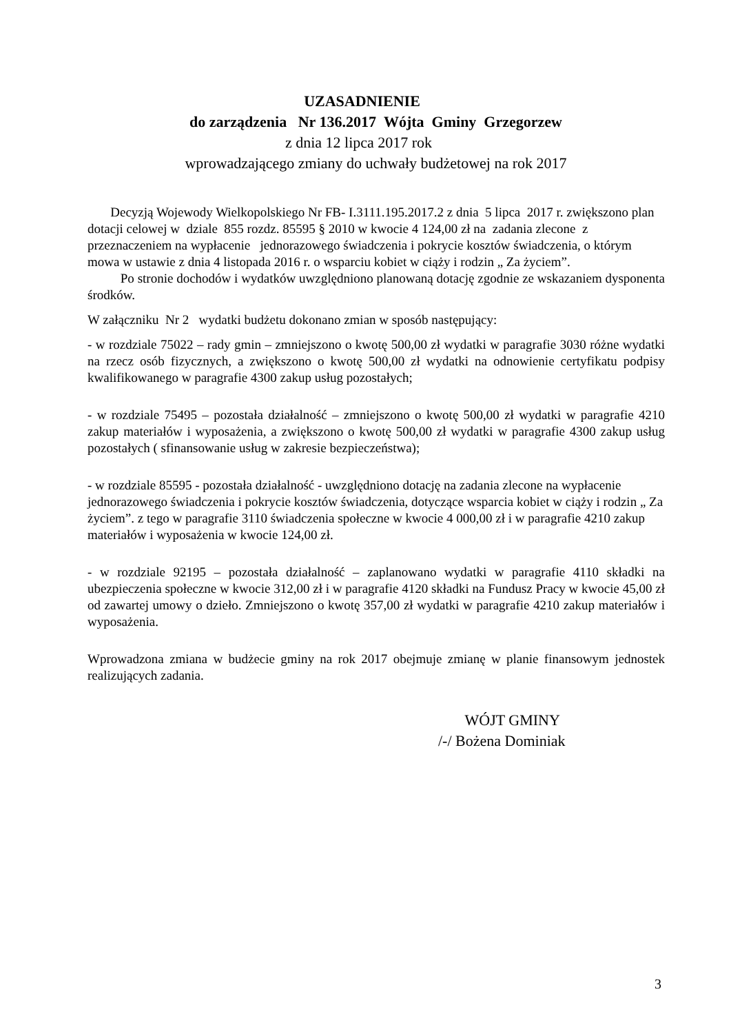UZASADNIENIE
do zarządzenia Nr 136.2017 Wójta Gminy Grzegorzew
z dnia 12 lipca 2017 rok
wprowadzającego zmiany do uchwały budżetowej na rok 2017
Decyzją Wojewody Wielkopolskiego Nr FB- I.3111.195.2017.2 z dnia 5 lipca 2017 r. zwiększono plan dotacji celowej w dziale 855 rozdz. 85595 § 2010 w kwocie 4 124,00 zł na zadania zlecone z przeznaczeniem na wypłacenie jednorazowego świadczenia i pokrycie kosztów świadczenia, o którym mowa w ustawie z dnia 4 listopada 2016 r. o wsparciu kobiet w ciąży i rodzin „ Za życiem”.
Po stronie dochodów i wydatków uwzględniono planowaną dotację zgodnie ze wskazaniem dysponenta środków.
W załączniku Nr 2 wydatki budżetu dokonano zmian w sposób następujący:
- w rozdziale 75022 – rady gmin – zmniejszono o kwotę 500,00 zł wydatki w paragrafie 3030 różne wydatki na rzecz osób fizycznych, a zwiększono o kwotę 500,00 zł wydatki na odnowienie certyfikatu podpisy kwalifikowanego w paragrafie 4300 zakup usług pozostałych;
- w rozdziale 75495 – pozostała działalność – zmniejszono o kwotę 500,00 zł wydatki w paragrafie 4210 zakup materiałów i wyposażenia, a zwiększono o kwotę 500,00 zł wydatki w paragrafie 4300 zakup usług pozostałych ( sfinansowanie usług w zakresie bezpieczeństwa);
- w rozdziale 85595 - pozostała działalność - uwzględniono dotację na zadania zlecone na wypłacenie jednorazowego świadczenia i pokrycie kosztów świadczenia, dotyczące wsparcia kobiet w ciąży i rodzin „ Za życiem”. z tego w paragrafie 3110 świadczenia społeczne w kwocie 4 000,00 zł i w paragrafie 4210 zakup materiałów i wyposażenia w kwocie 124,00 zł.
- w rozdziale 92195 – pozostała działalność – zaplanowano wydatki w paragrafie 4110 składki na ubezpieczenia społeczne w kwocie 312,00 zł i w paragrafie 4120 składki na Fundusz Pracy w kwocie 45,00 zł od zawartej umowy o dzieło. Zmniejszono o kwotę 357,00 zł wydatki w paragrafie 4210 zakup materiałów i wyposażenia.
Wprowadzona zmiana w budżecie gminy na rok 2017 obejmuje zmianę w planie finansowym jednostek realizujących zadania.
WÓJT GMINY
/-/ Bożena Dominiak
3